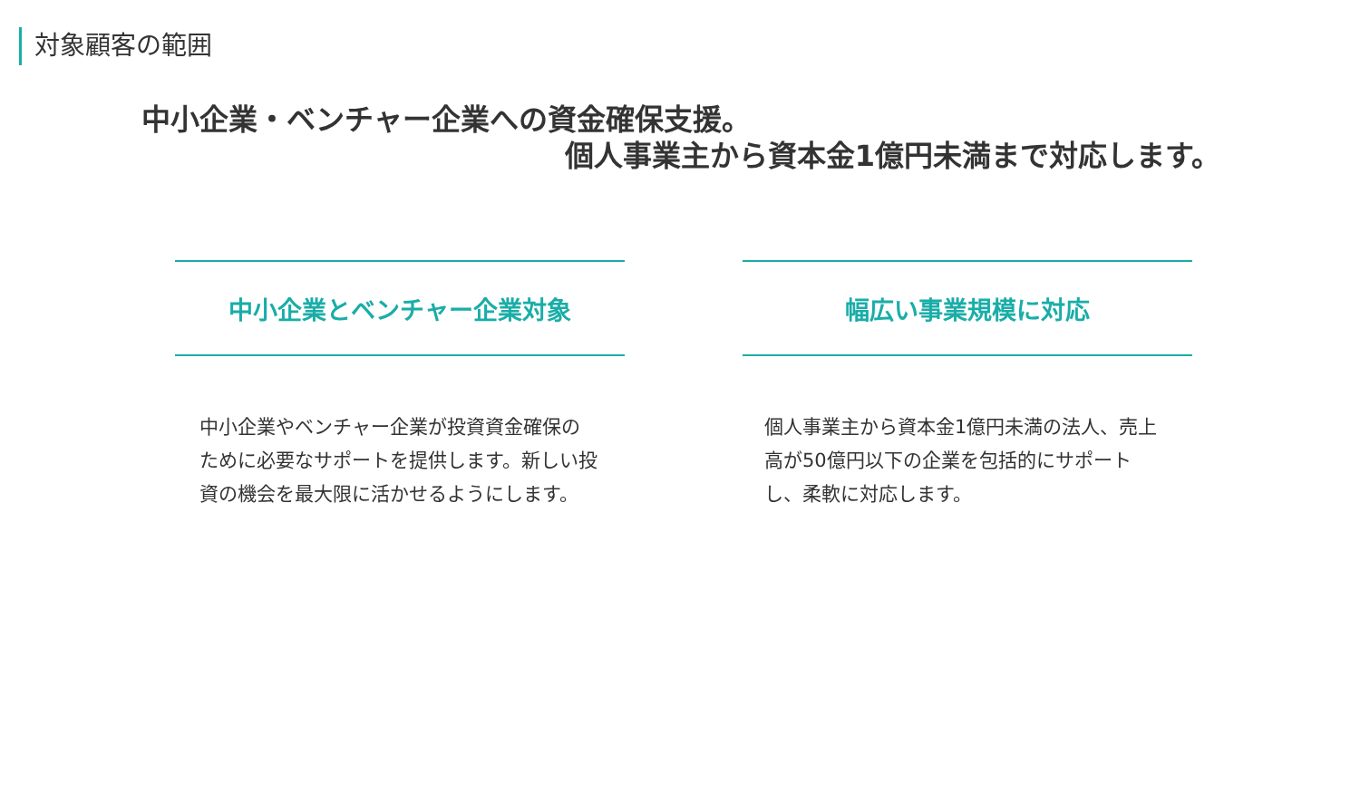対象顧客の範囲
中小企業・ベンチャー企業への資金確保支援。
個人事業主から資本金1億円未満まで対応します。
中小企業とベンチャー企業対象
中小企業やベンチャー企業が投資資金確保のために必要なサポートを提供します。新しい投資の機会を最大限に活かせるようにします。
幅広い事業規模に対応
個人事業主から資本金1億円未満の法人、売上高が50億円以下の企業を包括的にサポートし、柔軟に対応します。